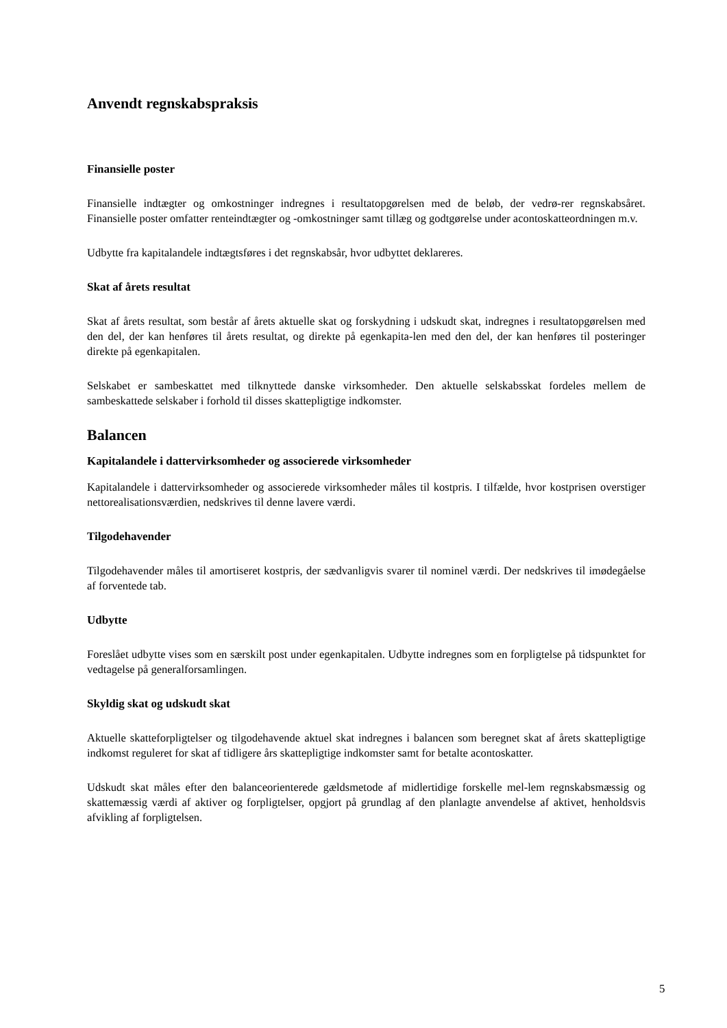Anvendt regnskabspraksis
Finansielle poster
Finansielle indtægter og omkostninger indregnes i resultatopgørelsen med de beløb, der vedrø-rer regnskabsåret. Finansielle poster omfatter renteindtægter og -omkostninger samt tillæg og godtgørelse under acontoskatteordningen m.v.
Udbytte fra kapitalandele indtægtsføres i det regnskabsår, hvor udbyttet deklareres.
Skat af årets resultat
Skat af årets resultat, som består af årets aktuelle skat og forskydning i udskudt skat, indregnes i resultatopgørelsen med den del, der kan henføres til årets resultat, og direkte på egenkapita-len med den del, der kan henføres til posteringer direkte på egenkapitalen.
Selskabet er sambeskattet med tilknyttede danske virksomheder. Den aktuelle selskabsskat fordeles mellem de sambeskattede selskaber i forhold til disses skattepligtige indkomster.
Balancen
Kapitalandele i dattervirksomheder og associerede virksomheder
Kapitalandele i dattervirksomheder og associerede virksomheder måles til kostpris. I tilfælde, hvor kostprisen overstiger nettorealisationsværdien, nedskrives til denne lavere værdi.
Tilgodehavender
Tilgodehavender måles til amortiseret kostpris, der sædvanligvis svarer til nominel værdi. Der nedskrives til imødegåelse af forventede tab.
Udbytte
Foreslået udbytte vises som en særskilt post under egenkapitalen. Udbytte indregnes som en forpligtelse på tidspunktet for vedtagelse på generalforsamlingen.
Skyldig skat og udskudt skat
Aktuelle skatteforpligtelser og tilgodehavende aktuel skat indregnes i balancen som beregnet skat af årets skattepligtige indkomst reguleret for skat af tidligere års skattepligtige indkomster samt for betalte acontoskatter.
Udskudt skat måles efter den balanceorienterede gældsmetode af midlertidige forskelle mel-lem regnskabsmæssig og skattemæssig værdi af aktiver og forpligtelser, opgjort på grundlag af den planlagte anvendelse af aktivet, henholdsvis afvikling af forpligtelsen.
5